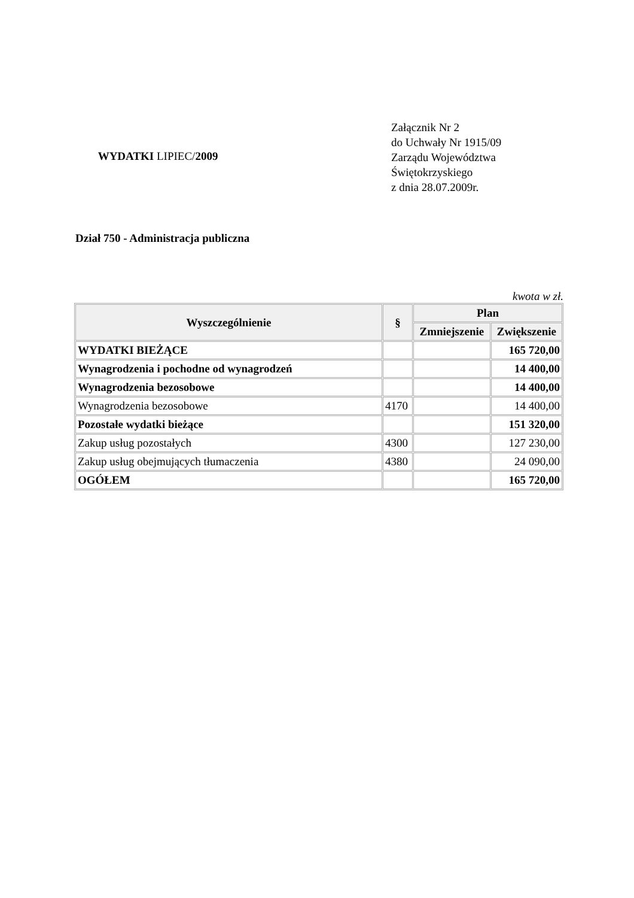WYDATKI LIPIEC/2009
Załącznik Nr 2
do Uchwały Nr 1915/09
Zarządu Województwa
Świętokrzyskiego
z dnia 28.07.2009r.
Dział 750 - Administracja publiczna
kwota w zł.
| Wyszczególnienie | § | Plan | |
| --- | --- | --- | --- |
| | | Zmniejszenie | Zwiększenie |
| WYDATKI BIEŻĄCE | | | 165 720,00 |
| Wynagrodzenia i pochodne od wynagrodzeń | | | 14 400,00 |
| Wynagrodzenia bezosobowe | | | 14 400,00 |
| Wynagrodzenia bezosobowe | 4170 | | 14 400,00 |
| Pozostałe wydatki bieżące | | | 151 320,00 |
| Zakup usług pozostałych | 4300 | | 127 230,00 |
| Zakup usług obejmujących tłumaczenia | 4380 | | 24 090,00 |
| OGÓŁEM | | | 165 720,00 |